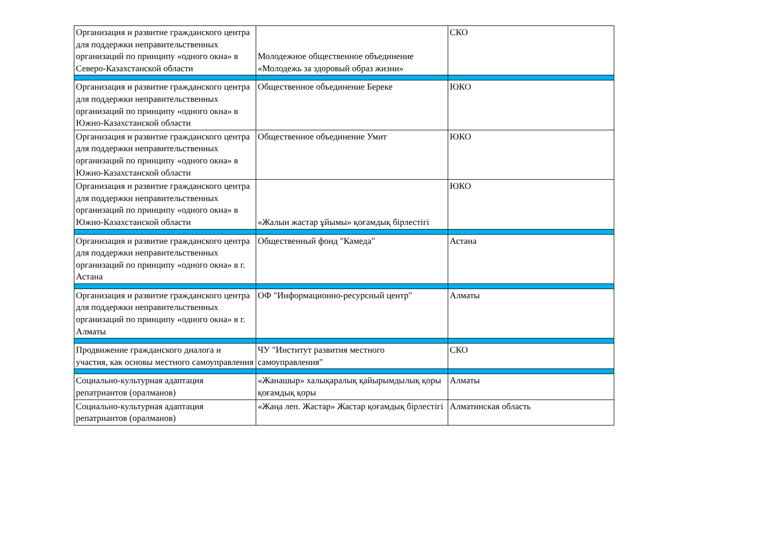| Организация и развитие гражданского центра для поддержки неправительственных организаций по принципу «одного окна» в Северо-Казахстанской области | Молодежное общественное объединение «Молодежь за здоровый образ жизни» | СКО |
| Организация и развитие гражданского центра для поддержки неправительственных организаций по принципу «одного окна» в Южно-Казахстанской области | Общественное объединение Береке | ЮКО |
| Организация и развитие гражданского центра для поддержки неправительственных организаций по принципу «одного окна» в Южно-Казахстанской области | Общественное объединение Умит | ЮКО |
| Организация и развитие гражданского центра для поддержки неправительственных организаций по принципу «одного окна» в Южно-Казахстанской области | «Жалын жастар ұйымы» қоғамдық бірлестігі | ЮКО |
| Организация и развитие гражданского центра для поддержки неправительственных организаций по принципу «одного окна» в г. Астана | Общественный фонд "Камеда" | Астана |
| Организация и развитие гражданского центра для поддержки неправительственных организаций по принципу «одного окна» в г. Алматы | ОФ "Информационно-ресурсный центр" | Алматы |
| Продвижение гражданского диалога и участия, как основы местного самоуправления | ЧУ "Институт развития местного самоуправления" | СКО |
| Социально-культурная адаптация репатриантов (оралманов) | «Жанашыр» халықаралық қайырымдылық қоры қоғамдық қоры | Алматы |
| Социально-культурная адаптация репатриантов (оралманов) | «Жаңа леп. Жастар» Жастар қоғамдық бірлестігі | Алматинская область |